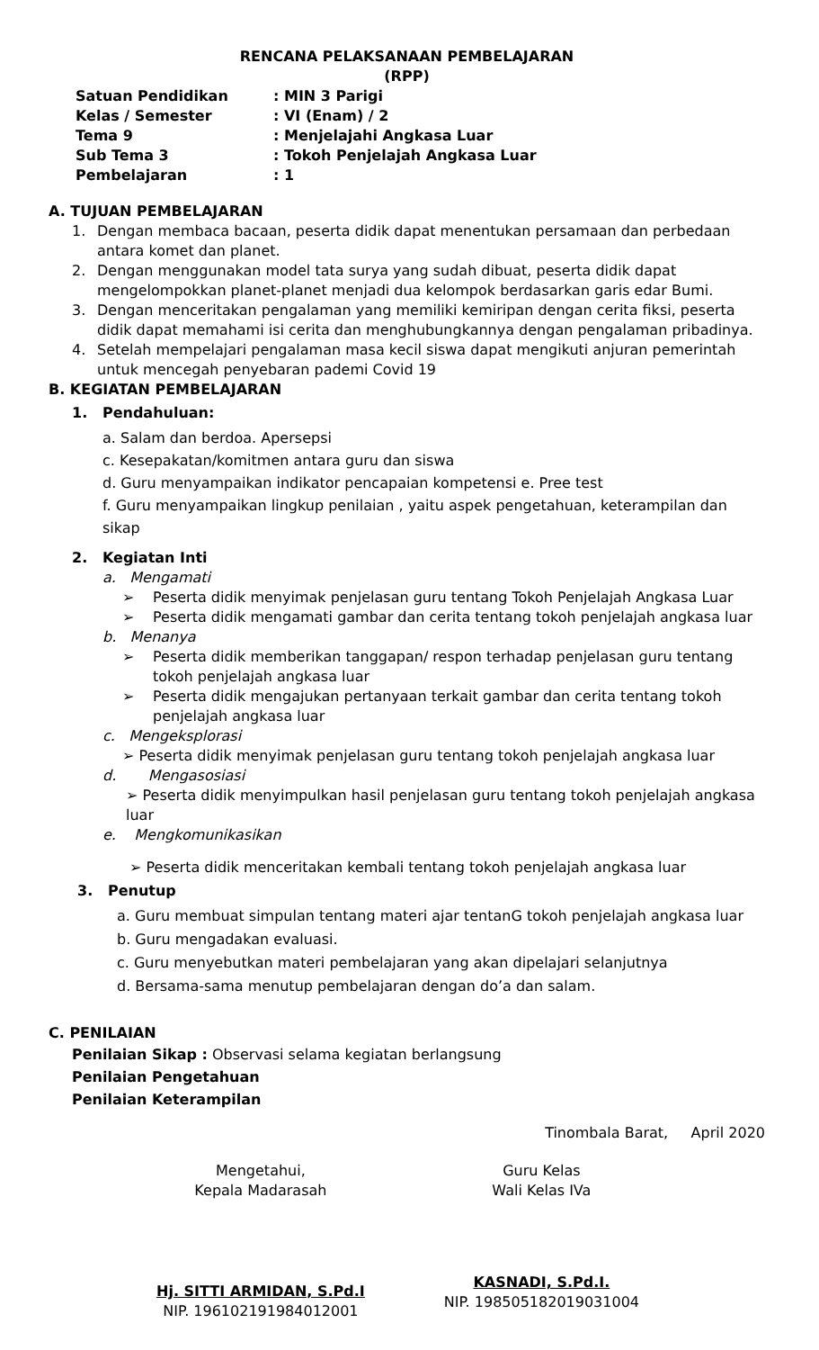RENCANA PELAKSANAAN PEMBELAJARAN
(RPP)
| Satuan Pendidikan | : MIN 3 Parigi |
| Kelas / Semester | : VI (Enam) / 2 |
| Tema 9 | : Menjelajahi Angkasa Luar |
| Sub Tema 3 | : Tokoh Penjelajah Angkasa Luar |
| Pembelajaran | : 1 |
A. TUJUAN PEMBELAJARAN
1. Dengan membaca bacaan, peserta didik dapat menentukan persamaan dan perbedaan antara komet dan planet.
2. Dengan menggunakan model tata surya yang sudah dibuat, peserta didik dapat mengelompokkan planet-planet menjadi dua kelompok berdasarkan garis edar Bumi.
3. Dengan menceritakan pengalaman yang memiliki kemiripan dengan cerita fiksi, peserta didik dapat memahami isi cerita dan menghubungkannya dengan pengalaman pribadinya.
4. Setelah mempelajari pengalaman masa kecil siswa dapat mengikuti anjuran pemerintah untuk mencegah penyebaran pademi Covid 19
B. KEGIATAN PEMBELAJARAN
1. Pendahuluan:
a. Salam dan berdoa. Apersepsi
c. Kesepakatan/komitmen antara guru dan siswa
d. Guru menyampaikan indikator pencapaian kompetensi e. Pree test
f. Guru menyampaikan lingkup penilaian , yaitu aspek pengetahuan, keterampilan dan sikap
2. Kegiatan Inti
a. Mengamati
➢ Peserta didik menyimak penjelasan guru tentang Tokoh Penjelajah Angkasa Luar
➢ Peserta didik mengamati gambar dan cerita tentang tokoh penjelajah angkasa luar
b. Menanya
➢ Peserta didik memberikan tanggapan/ respon terhadap penjelasan guru tentang tokoh penjelajah angkasa luar
➢ Peserta didik mengajukan pertanyaan terkait gambar dan cerita tentang tokoh penjelajah angkasa luar
c. Mengeksplorasi
➢ Peserta didik menyimak penjelasan guru tentang tokoh penjelajah angkasa luar
d. Mengasosiasi
➢ Peserta didik menyimpulkan hasil penjelasan guru tentang tokoh penjelajah angkasa luar
e. Mengkomunikasikan
➢ Peserta didik menceritakan kembali tentang tokoh penjelajah angkasa luar
3. Penutup
a. Guru membuat simpulan tentang materi ajar tentanG tokoh penjelajah angkasa luar
b. Guru mengadakan evaluasi.
c. Guru menyebutkan materi pembelajaran yang akan dipelajari selanjutnya
d. Bersama-sama menutup pembelajaran dengan do’a dan salam.
C. PENILAIAN
Penilaian Sikap : Observasi selama kegiatan berlangsung
Penilaian Pengetahuan
Penilaian Keterampilan
Tinombala Barat, April 2020
Mengetahui,
Kepala Madarasah
Hj. SITTI ARMIDAN, S.Pd.I
NIP. 196102191984012001
Guru Kelas
Wali Kelas IVa
KASNADI, S.Pd.I.
NIP. 198505182019031004